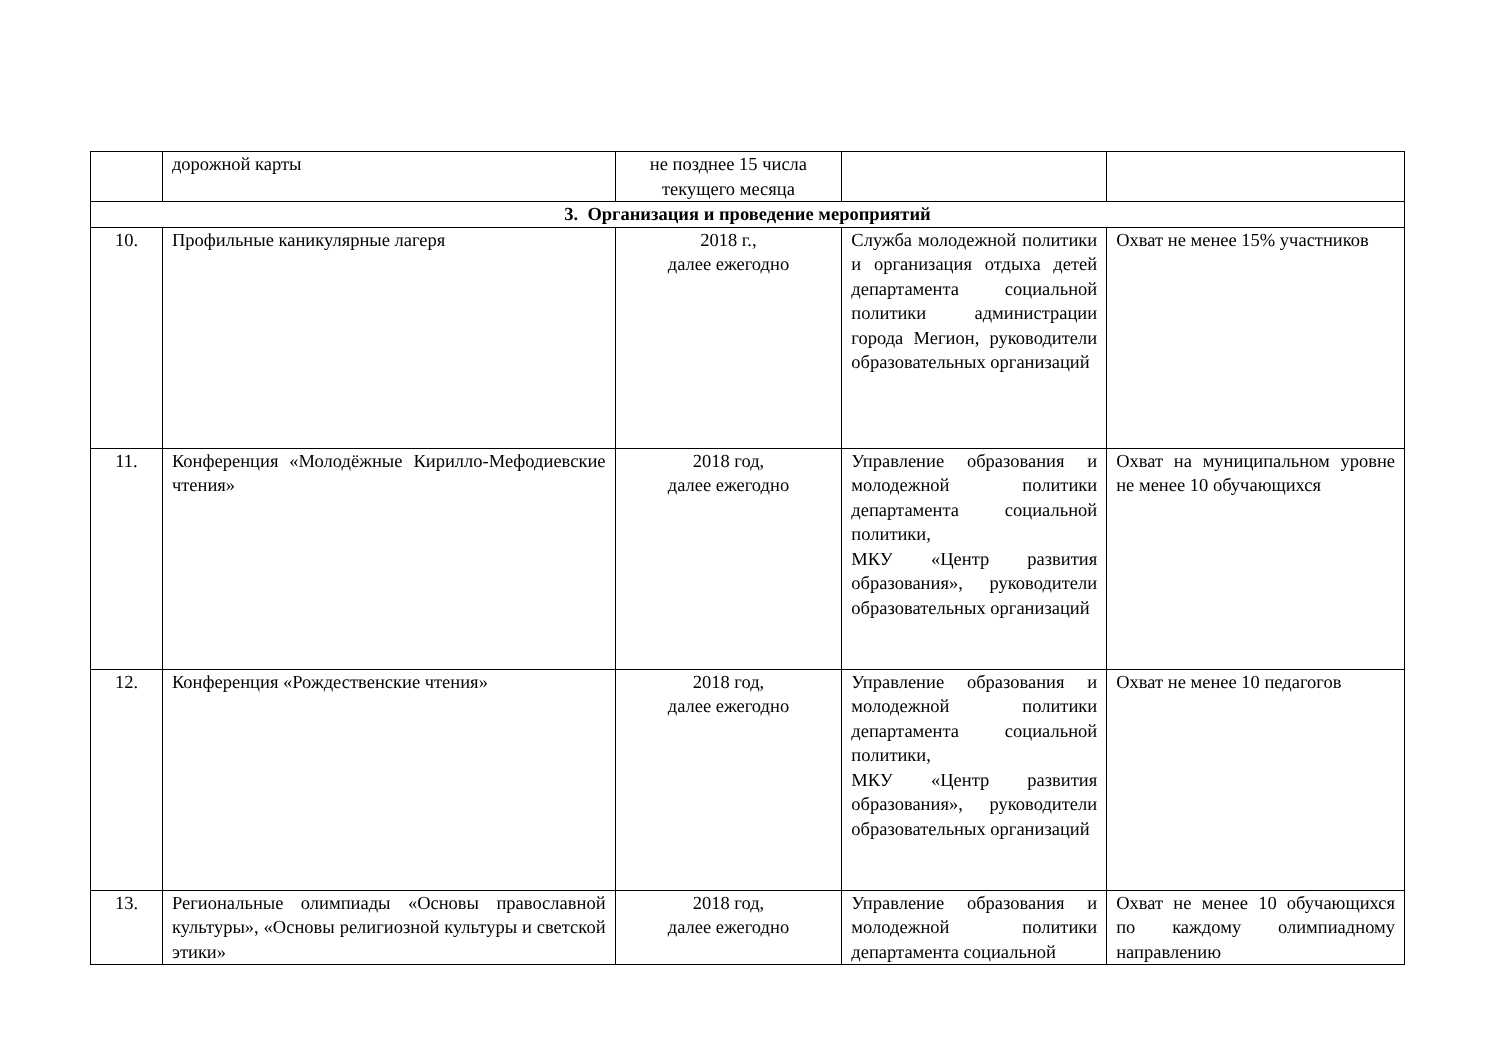| | дорожной карты | не позднее 15 числа текущего месяца | | |
| 3. Организация и проведение мероприятий | | | | |
| 10. | Профильные каникулярные лагеря | 2018 г., далее ежегодно | Служба молодежной политики и организация отдыха детей департамента социальной политики администрации города Мегион, руководители образовательных организаций | Охват не менее 15% участников |
| 11. | Конференция «Молодёжные Кирилло-Мефодиевские чтения» | 2018 год, далее ежегодно | Управление образования и молодежной политики департамента социальной политики, МКУ «Центр развития образования», руководители образовательных организаций | Охват на муниципальном уровне не менее 10 обучающихся |
| 12. | Конференция «Рождественские чтения» | 2018 год, далее ежегодно | Управление образования и молодежной политики департамента социальной политики, МКУ «Центр развития образования», руководители образовательных организаций | Охват не менее 10 педагогов |
| 13. | Региональные олимпиады «Основы православной культуры», «Основы религиозной культуры и светской этики» | 2018 год, далее ежегодно | Управление образования и молодежной политики департамента социальной | Охват не менее 10 обучающихся по каждому олимпиадному направлению |